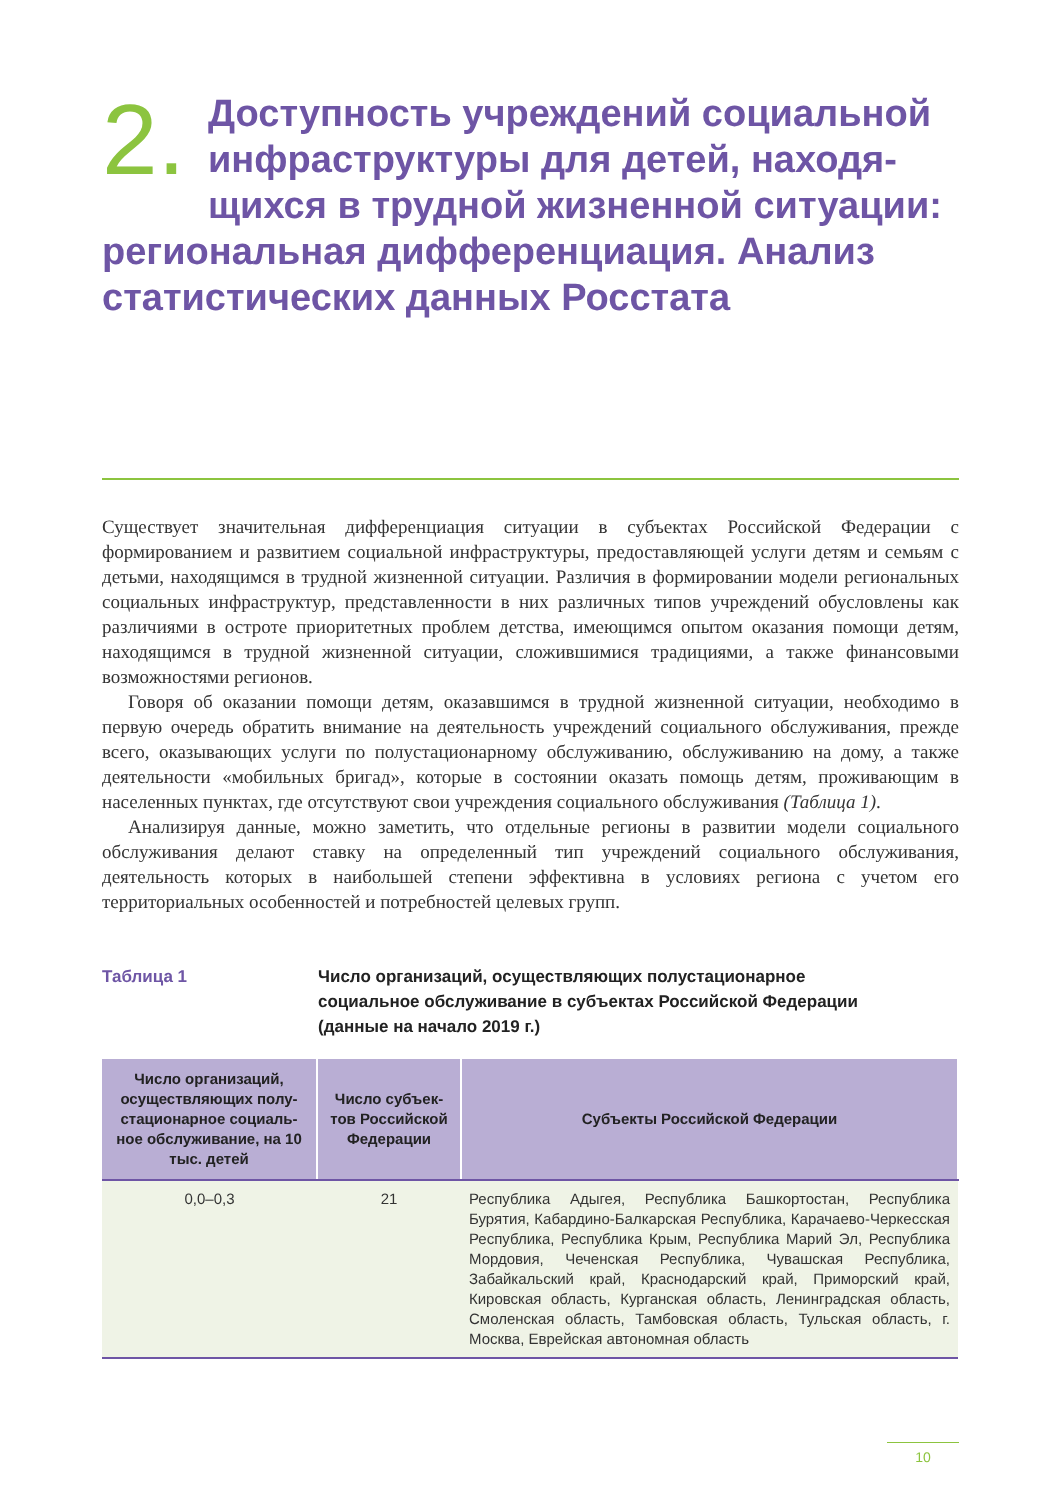2. Доступность учреждений социальной инфраструктуры для детей, находя-щихся в трудной жизненной ситуации: региональная дифференциация. Анализ статистических данных Росстата
Существует значительная дифференциация ситуации в субъектах Российской Федерации с формированием и развитием социальной инфраструктуры, предоставляющей услуги детям и семьям с детьми, находящимся в трудной жизненной ситуации. Различия в формировании модели региональных социальных инфраструктур, представленности в них различных типов учреждений обусловлены как различиями в остроте приоритетных проблем детства, имеющимся опытом оказания помощи детям, находящимся в трудной жизненной ситуации, сложившимися традициями, а также финансовыми возможностями регионов.
Говоря об оказании помощи детям, оказавшимся в трудной жизненной ситуации, необходимо в первую очередь обратить внимание на деятельность учреждений социального обслуживания, прежде всего, оказывающих услуги по полустационарному обслуживанию, обслуживанию на дому, а также деятельности «мобильных бригад», которые в состоянии оказать помощь детям, проживающим в населенных пунктах, где отсутствуют свои учреждения социального обслуживания (Таблица 1).
Анализируя данные, можно заметить, что отдельные регионы в развитии модели социального обслуживания делают ставку на определенный тип учреждений социального обслуживания, деятельность которых в наибольшей степени эффективна в условиях региона с учетом его территориальных особенностей и потребностей целевых групп.
Таблица 1 Число организаций, осуществляющих полустационарное
социальное обслуживание в субъектах Российской Федерации
(данные на начало 2019 г.)
| Число организаций, осуществляющих полу-стационарное социаль-ное обслуживание, на 10 тыс. детей | Число субъек-тов Российской Федерации | Субъекты Российской Федерации |
| --- | --- | --- |
| 0,0–0,3 | 21 | Республика Адыгея, Республика Башкортостан, Республика Бурятия, Кабардино-Балкарская Республика, Карачаево-Черкесская Республика, Республика Крым, Республика Марий Эл, Республика Мордовия, Чеченская Республика, Чувашская Республика, Забайкальский край, Краснодарский край, Приморский край, Кировская область, Курганская область, Ленинградская область, Смоленская область, Тамбовская область, Тульская область, г. Москва, Еврейская автономная область |
10